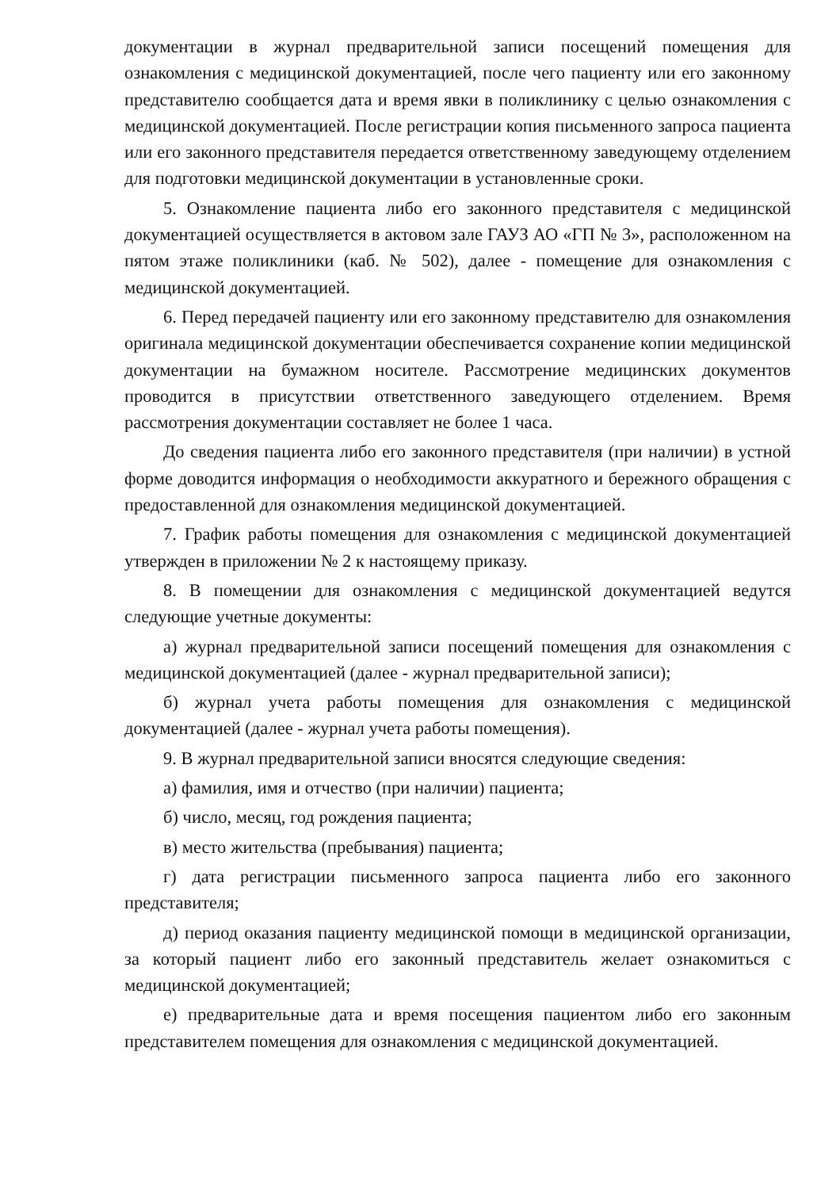документации в журнал предварительной записи посещений помещения для ознакомления с медицинской документацией, после чего пациенту или его законному представителю сообщается дата и время явки в поликлинику с целью ознакомления с медицинской документацией. После регистрации копия письменного запроса пациента или его законного представителя передается ответственному заведующему отделением для подготовки медицинской документации в установленные сроки.
5. Ознакомление пациента либо его законного представителя с медицинской документацией осуществляется в актовом зале ГАУЗ АО «ГП № 3», расположенном на пятом этаже поликлиники (каб. № 502), далее - помещение для ознакомления с медицинской документацией.
6. Перед передачей пациенту или его законному представителю для ознакомления оригинала медицинской документации обеспечивается сохранение копии медицинской документации на бумажном носителе. Рассмотрение медицинских документов проводится в присутствии ответственного заведующего отделением. Время рассмотрения документации составляет не более 1 часа.
До сведения пациента либо его законного представителя (при наличии) в устной форме доводится информация о необходимости аккуратного и бережного обращения с предоставленной для ознакомления медицинской документацией.
7. График работы помещения для ознакомления с медицинской документацией утвержден в приложении № 2 к настоящему приказу.
8. В помещении для ознакомления с медицинской документацией ведутся следующие учетные документы:
а) журнал предварительной записи посещений помещения для ознакомления с медицинской документацией (далее - журнал предварительной записи);
б) журнал учета работы помещения для ознакомления с медицинской документацией (далее - журнал учета работы помещения).
9. В журнал предварительной записи вносятся следующие сведения:
а) фамилия, имя и отчество (при наличии) пациента;
б) число, месяц, год рождения пациента;
в) место жительства (пребывания) пациента;
г) дата регистрации письменного запроса пациента либо его законного представителя;
д) период оказания пациенту медицинской помощи в медицинской организации, за который пациент либо его законный представитель желает ознакомиться с медицинской документацией;
е) предварительные дата и время посещения пациентом либо его законным представителем помещения для ознакомления с медицинской документацией.